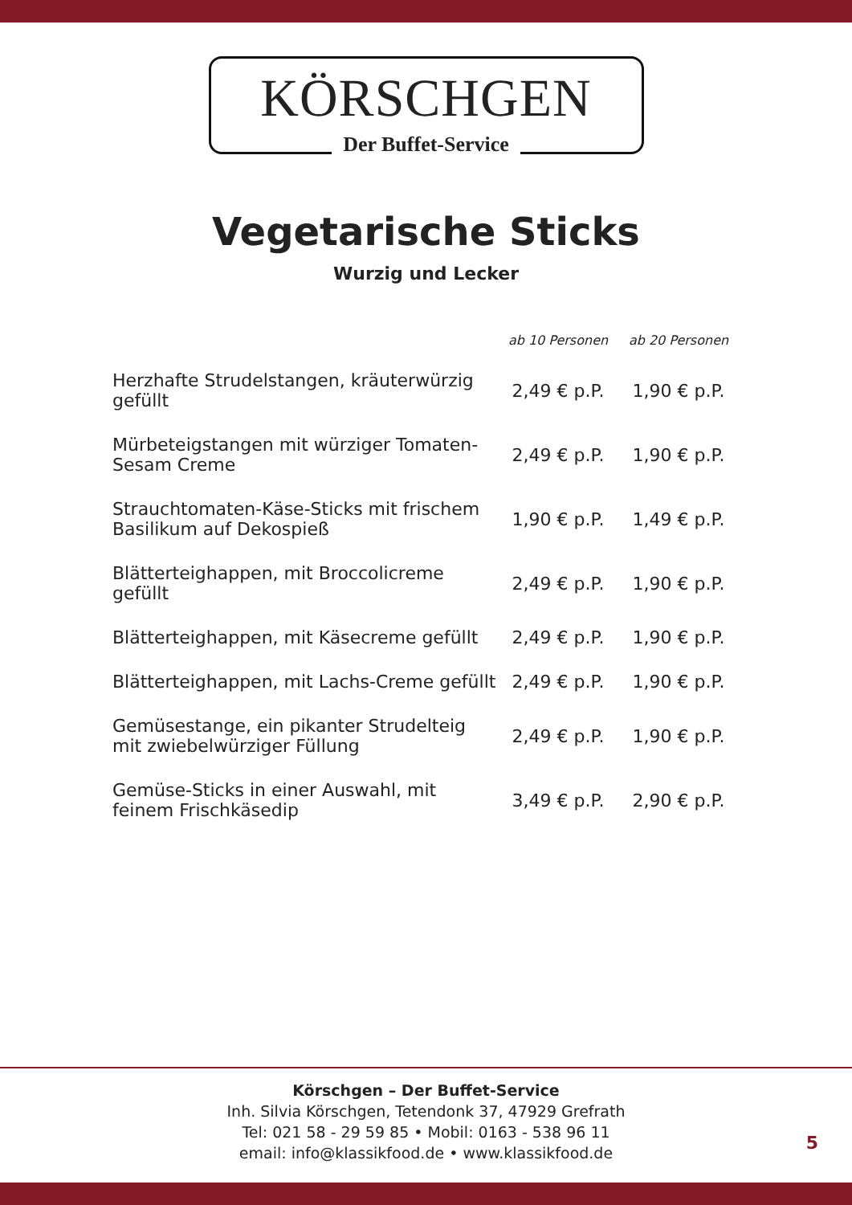KÖRSCHGEN
Der Buffet-Service
Vegetarische Sticks
Wurzig und Lecker
| | ab 10 Personen | ab 20 Personen |
| --- | --- | --- |
| Herzhafte Strudelstangen, kräuterwürzig gefüllt | 2,49 € p.P. | 1,90 € p.P. |
| Mürbeteigstangen mit würziger Tomaten-Sesam Creme | 2,49 € p.P. | 1,90 € p.P. |
| Strauchtomaten-Käse-Sticks mit frischem Basilikum auf Dekospieß | 1,90 € p.P. | 1,49 € p.P. |
| Blätterteighappen, mit Broccolicreme gefüllt | 2,49 € p.P. | 1,90 € p.P. |
| Blätterteighappen, mit Käsecreme gefüllt | 2,49 € p.P. | 1,90 € p.P. |
| Blätterteighappen, mit Lachs-Creme gefüllt | 2,49 € p.P. | 1,90 € p.P. |
| Gemüsestange, ein pikanter Strudelteig mit zwiebelwürziger Füllung | 2,49 € p.P. | 1,90 € p.P. |
| Gemüse-Sticks in einer Auswahl, mit feinem Frischkäsedip | 3,49 € p.P. | 2,90 € p.P. |
Körschgen – Der Buffet-Service
Inh. Silvia Körschgen, Tetendonk 37, 47929 Grefrath
Tel: 021 58 - 29 59 85 • Mobil: 0163 - 538 96 11
email: info@klassikfood.de • www.klassikfood.de
5